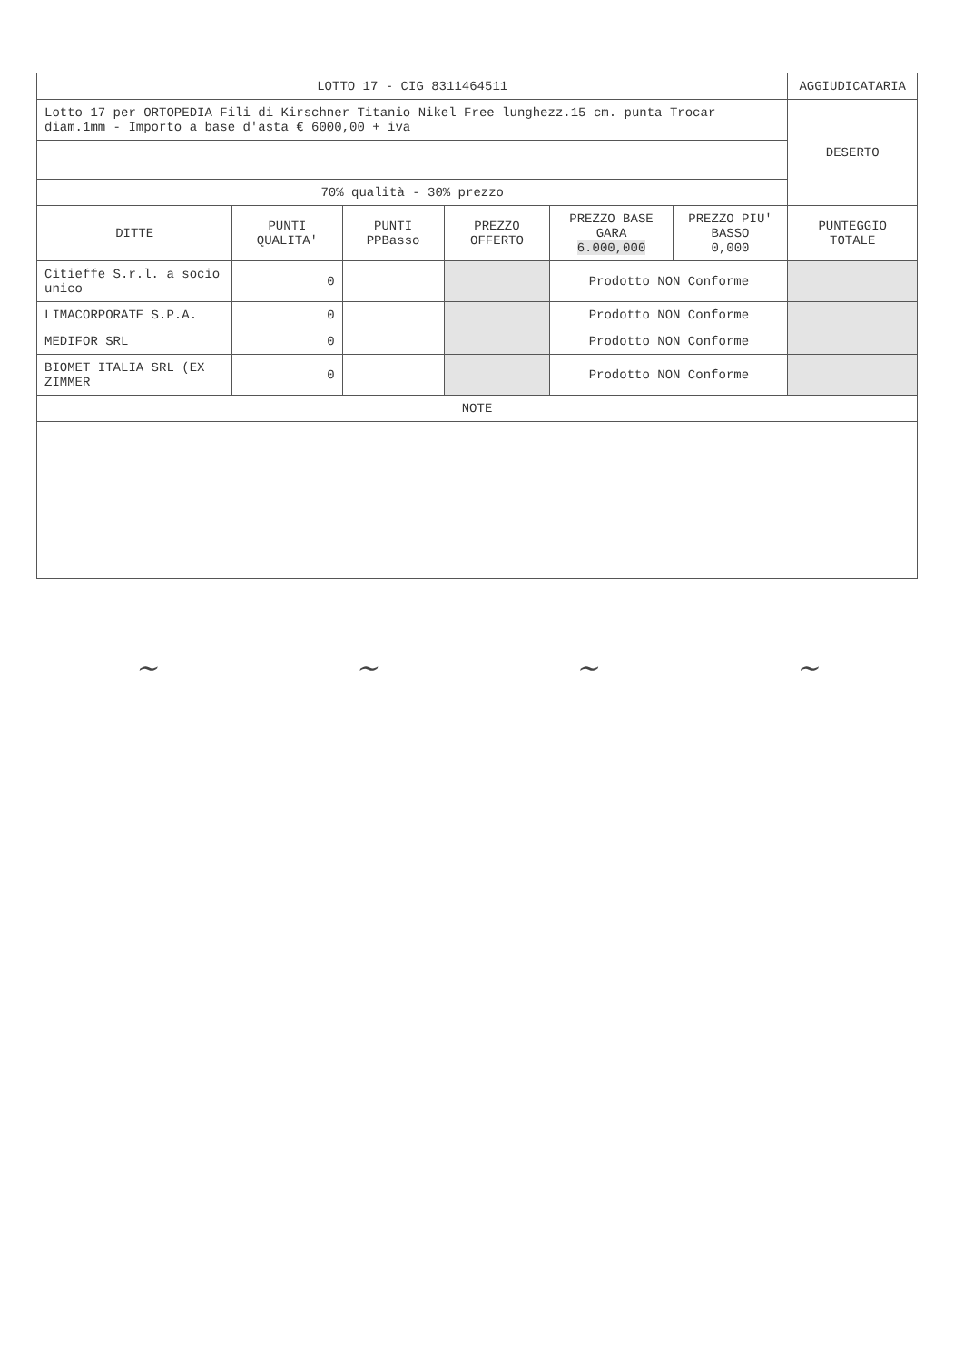| LOTTO 17 - CIG 8311464511 | | | | | | AGGIUDICATARIA |
| Lotto 17 per ORTOPEDIA Fili di Kirschner Titanio Nikel Free lunghezz.15 cm. punta Trocar diam.1mm - Importo a base d'asta € 6000,00 + iva | | | | | | DESERTO |
| 70% qualità - 30% prezzo | | | | | | |
| DITTE | PUNTI QUALITA' | PUNTI PPBasso | PREZZO OFFERTO | PREZZO BASE GARA 6.000,000 | PREZZO PIU' BASSO 0,000 | PUNTEGGIO TOTALE |
| Citieffe S.r.l. a socio unico | 0 | | | Prodotto NON Conforme | | |
| LIMACORPORATE S.P.A. | 0 | | | Prodotto NON Conforme | | |
| MEDIFOR SRL | 0 | | | Prodotto NON Conforme | | |
| BIOMET ITALIA SRL (EX ZIMMER | 0 | | | Prodotto NON Conforme | | |
| NOTE | | | | | | |
~ ~ ~ ~